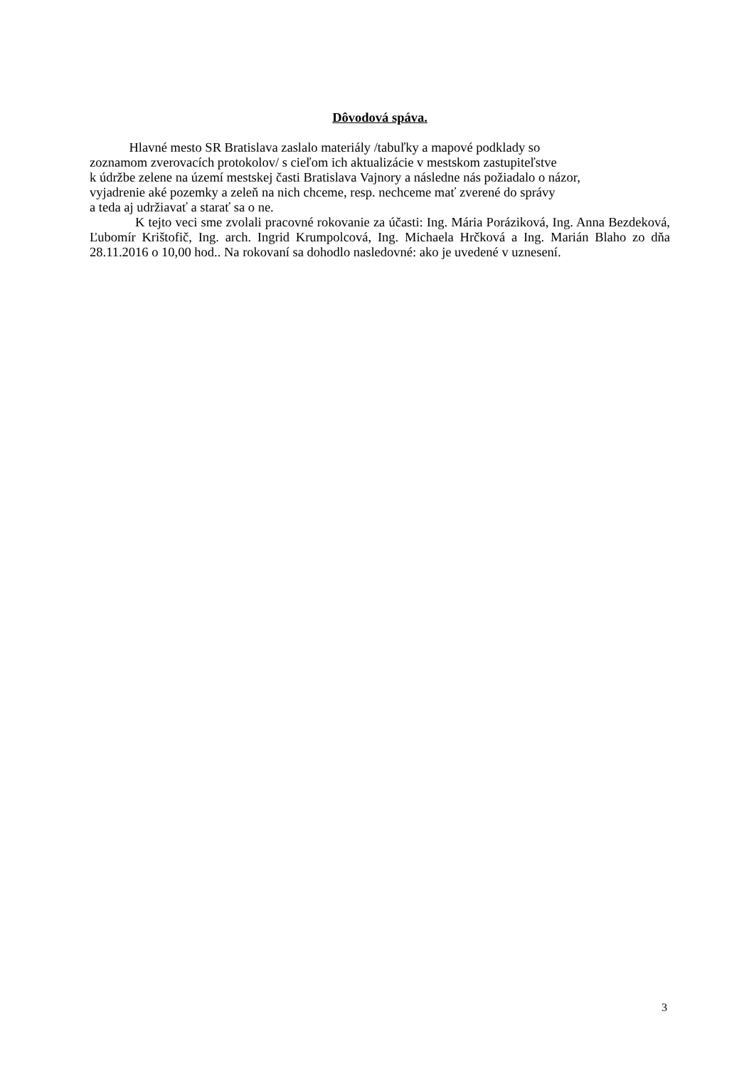Dôvodová spáva.
Hlavné mesto SR Bratislava zaslalo materiály /tabuľky a mapové podklady so
zoznamom zverovacích protokolov/ s cieľom ich aktualizácie v mestskom zastupiteľstve
k údržbe zelene na území mestskej časti Bratislava Vajnory a následne nás požiadalo o názor,
vyjadrenie aké pozemky a zeleň na nich chceme, resp. nechceme mať zverené do správy
a teda aj udržiavať a starať sa o ne.
K tejto veci sme zvolali pracovné rokovanie za účasti: Ing. Mária Poráziková, Ing. Anna Bezdeková, Ľubomír Krištofič, Ing. arch. Ingrid Krumpolcová, Ing. Michaela Hrčková a Ing. Marián Blaho zo dňa 28.11.2016 o 10,00 hod.. Na rokovaní sa dohodlo nasledovné: ako je uvedené v uznesení.
3